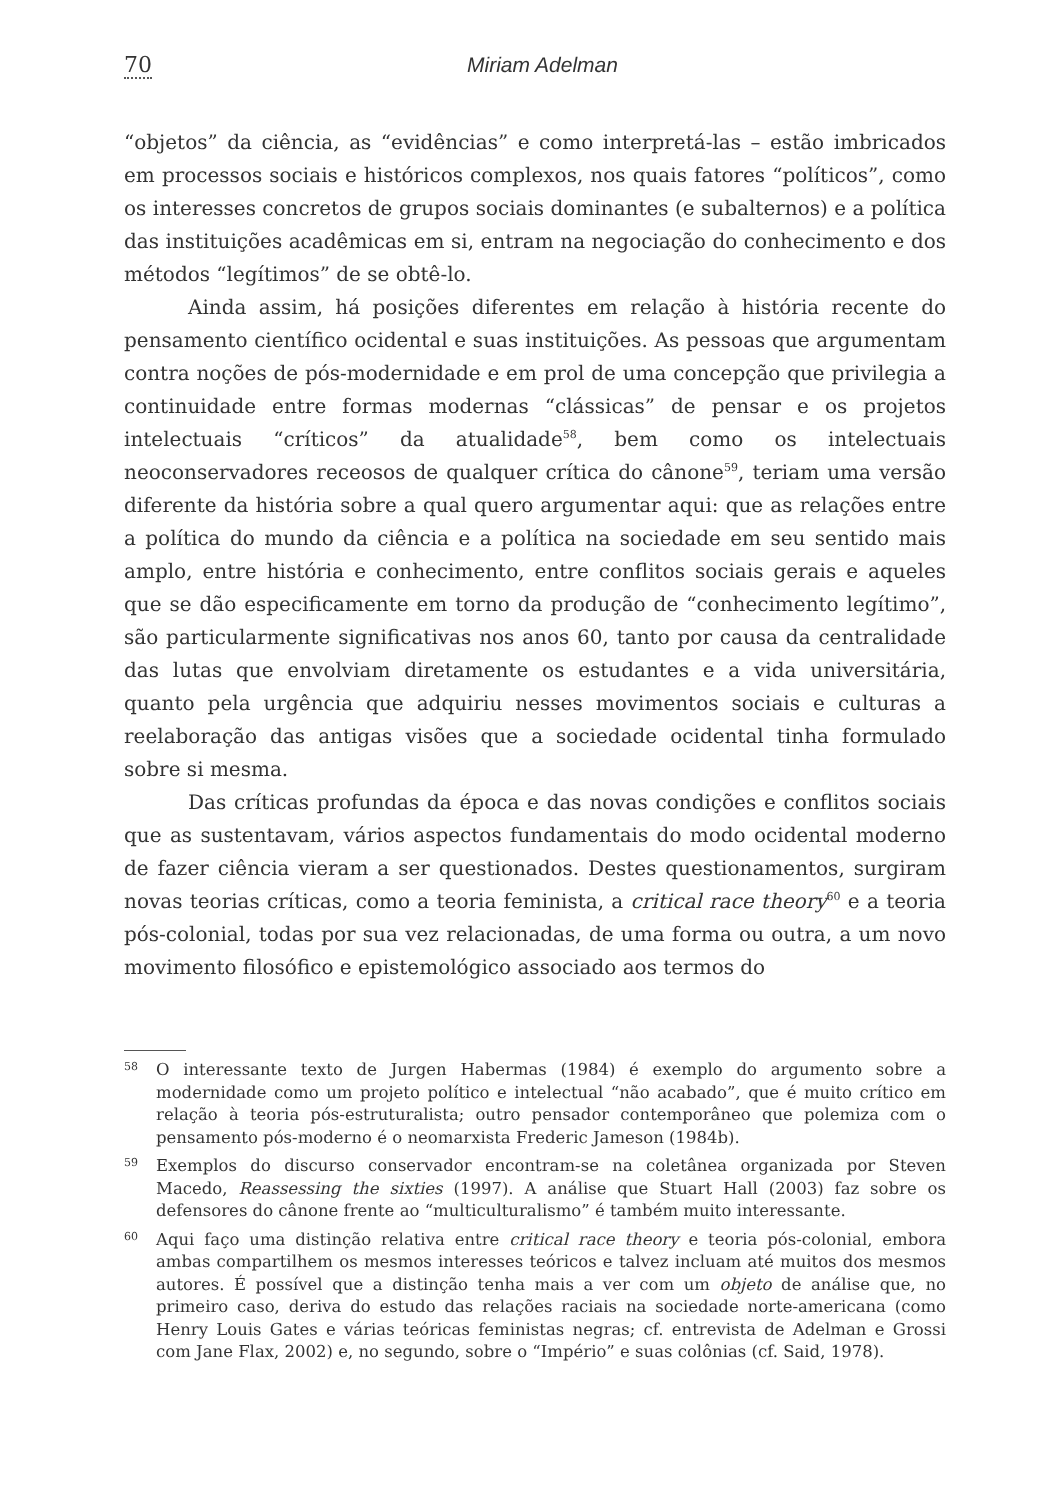70 Miriam Adelman
“objetos” da ciência, as “evidências” e como interpretá-las – estão imbricados em processos sociais e históricos complexos, nos quais fatores “políticos”, como os interesses concretos de grupos sociais dominantes (e subalternos) e a política das instituições acadêmicas em si, entram na negociação do conhecimento e dos métodos “legítimos” de se obtê-lo.
Ainda assim, há posições diferentes em relação à história recente do pensamento científico ocidental e suas instituições. As pessoas que argumentam contra noções de pós-modernidade e em prol de uma concepção que privilegia a continuidade entre formas modernas “clássicas” de pensar e os projetos intelectuais “críticos” da atualidade<sup>58</sup>, bem como os intelectuais neoconservadores receosos de qualquer crítica do cânone<sup>59</sup>, teriam uma versão diferente da história sobre a qual quero argumentar aqui: que as relações entre a política do mundo da ciência e a política na sociedade em seu sentido mais amplo, entre história e conhecimento, entre conflitos sociais gerais e aqueles que se dão especificamente em torno da produção de “conhecimento legítimo”, são particularmente significativas nos anos 60, tanto por causa da centralidade das lutas que envolviam diretamente os estudantes e a vida universitária, quanto pela urgência que adquiriu nesses movimentos sociais e culturas a reelaboração das antigas visões que a sociedade ocidental tinha formulado sobre si mesma.
Das críticas profundas da época e das novas condições e conflitos sociais que as sustentavam, vários aspectos fundamentais do modo ocidental moderno de fazer ciência vieram a ser questionados. Destes questionamentos, surgiram novas teorias críticas, como a teoria feminista, a critical race theory<sup>60</sup> e a teoria pós-colonial, todas por sua vez relacionadas, de uma forma ou outra, a um novo movimento filosófico e epistemológico associado aos termos do
58 O interessante texto de Jurgen Habermas (1984) é exemplo do argumento sobre a modernidade como um projeto político e intelectual “não acabado”, que é muito crítico em relação à teoria pós-estruturalista; outro pensador contemporâneo que polemiza com o pensamento pós-moderno é o neomarxista Frederic Jameson (1984b).
59 Exemplos do discurso conservador encontram-se na coletânea organizada por Steven Macedo, Reassessing the sixties (1997). A análise que Stuart Hall (2003) faz sobre os defensores do cânone frente ao “multiculturalismo” é também muito interessante.
60 Aqui faço uma distinção relativa entre critical race theory e teoria pós-colonial, embora ambas compartilhem os mesmos interesses teóricos e talvez incluam até muitos dos mesmos autores. É possível que a distinção tenha mais a ver com um objeto de análise que, no primeiro caso, deriva do estudo das relações raciais na sociedade norte-americana (como Henry Louis Gates e várias teóricas feministas negras; cf. entrevista de Adelman e Grossi com Jane Flax, 2002) e, no segundo, sobre o “Império” e suas colônias (cf. Said, 1978).